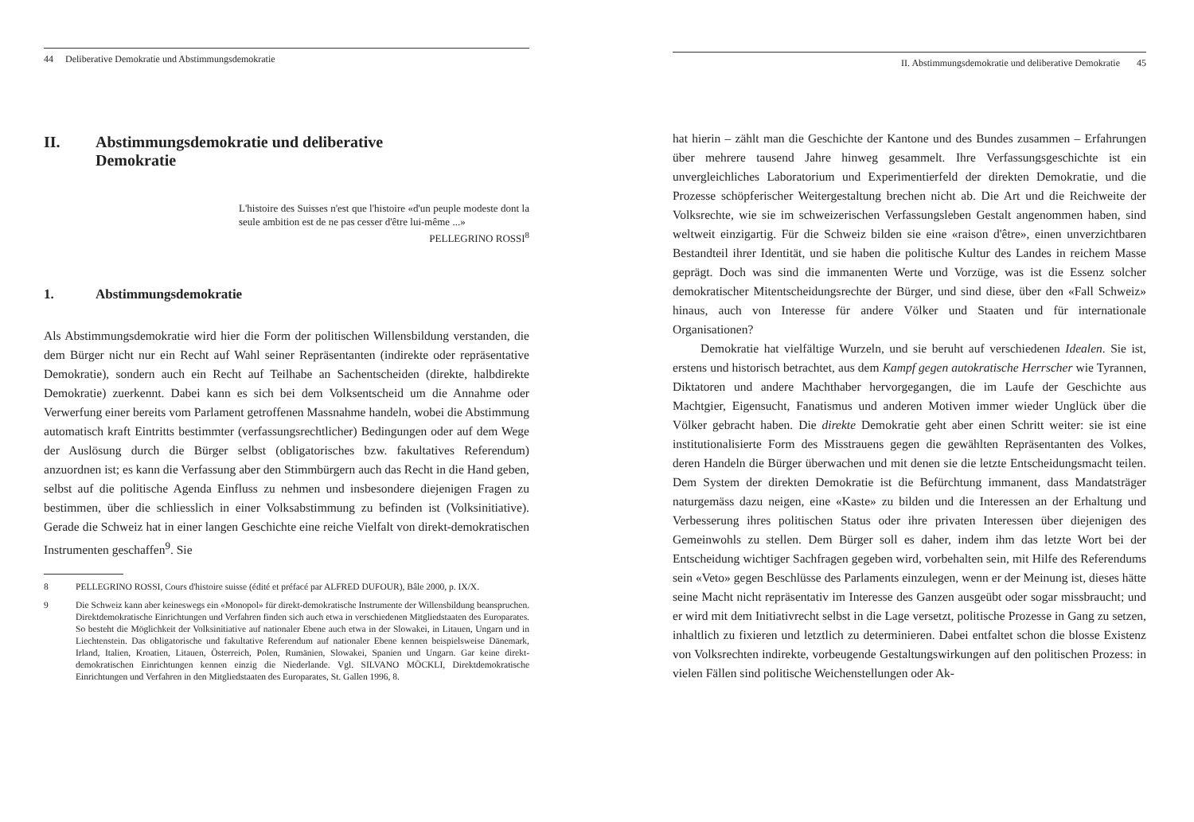44 Deliberative Demokratie und Abstimmungsdemokratie
II. Abstimmungsdemokratie und deliberative
Demokratie
L'histoire des Suisses n'est que l'histoire «d'un peuple modeste dont la seule ambition est de ne pas cesser d'être lui-même ...»
PELLEGRINO ROSSI<sup>8</sup>
1. Abstimmungsdemokratie
Als Abstimmungsdemokratie wird hier die Form der politischen Willensbildung verstanden, die dem Bürger nicht nur ein Recht auf Wahl seiner Repräsentanten (indirekte oder repräsentative Demokratie), sondern auch ein Recht auf Teilhabe an Sachentscheiden (direkte, halbdirekte Demokratie) zuerkennt. Dabei kann es sich bei dem Volksentscheid um die Annahme oder Verwerfung einer bereits vom Parlament getroffenen Massnahme handeln, wobei die Abstimmung automatisch kraft Eintritts bestimmter (verfassungsrechtlicher) Bedingungen oder auf dem Wege der Auslösung durch die Bürger selbst (obligatorisches bzw. fakultatives Referendum) anzuordnen ist; es kann die Verfassung aber den Stimmbürgern auch das Recht in die Hand geben, selbst auf die politische Agenda Einfluss zu nehmen und insbesondere diejenigen Fragen zu bestimmen, über die schliesslich in einer Volksabstimmung zu befinden ist (Volksinitiative). Gerade die Schweiz hat in einer langen Geschichte eine reiche Vielfalt von direkt-demokratischen Instrumenten geschaffen<sup>9</sup>. Sie
8 PELLEGRINO ROSSI, Cours d'histoire suisse (édité et préfacé par ALFRED DUFOUR), Bâle 2000, p. IX/X.
9 Die Schweiz kann aber keineswegs ein «Monopol» für direkt-demokratische Instrumente der Willensbildung beanspruchen. Direktdemokratische Einrichtungen und Verfahren finden sich auch etwa in verschiedenen Mitgliedstaaten des Europarates. So besteht die Möglichkeit der Volksinitiative auf nationaler Ebene auch etwa in der Slowakei, in Litauen, Ungarn und in Liechtenstein. Das obligatorische und fakultative Referendum auf nationaler Ebene kennen beispielsweise Dänemark, Irland, Italien, Kroatien, Litauen, Österreich, Polen, Rumänien, Slowakei, Spanien und Ungarn. Gar keine direkt-demokratischen Einrichtungen kennen einzig die Niederlande. Vgl. SILVANO MÖCKLI, Direktdemokratische Einrichtungen und Verfahren in den Mitgliedstaaten des Europarates, St. Gallen 1996, 8.
II. Abstimmungsdemokratie und deliberative Demokratie 45
hat hierin – zählt man die Geschichte der Kantone und des Bundes zusammen – Erfahrungen über mehrere tausend Jahre hinweg gesammelt. Ihre Verfassungsgeschichte ist ein unvergleichliches Laboratorium und Experimentierfeld der direkten Demokratie, und die Prozesse schöpferischer Weitergestaltung brechen nicht ab. Die Art und die Reichweite der Volksrechte, wie sie im schweizerischen Verfassungsleben Gestalt angenommen haben, sind weltweit einzigartig. Für die Schweiz bilden sie eine «raison d'être», einen unverzichtbaren Bestandteil ihrer Identität, und sie haben die politische Kultur des Landes in reichem Masse geprägt. Doch was sind die immanenten Werte und Vorzüge, was ist die Essenz solcher demokratischer Mitentscheidungsrechte der Bürger, und sind diese, über den «Fall Schweiz» hinaus, auch von Interesse für andere Völker und Staaten und für internationale Organisationen?
Demokratie hat vielfältige Wurzeln, und sie beruht auf verschiedenen Idealen. Sie ist, erstens und historisch betrachtet, aus dem Kampf gegen autokratische Herrscher wie Tyrannen, Diktatoren und andere Machthaber hervorgegangen, die im Laufe der Geschichte aus Machtgier, Eigensucht, Fanatismus und anderen Motiven immer wieder Unglück über die Völker gebracht haben. Die direkte Demokratie geht aber einen Schritt weiter: sie ist eine institutionalisierte Form des Misstrauens gegen die gewählten Repräsentanten des Volkes, deren Handeln die Bürger überwachen und mit denen sie die letzte Entscheidungsmacht teilen. Dem System der direkten Demokratie ist die Befürchtung immanent, dass Mandatsträger naturgemäss dazu neigen, eine «Kaste» zu bilden und die Interessen an der Erhaltung und Verbesserung ihres politischen Status oder ihre privaten Interessen über diejenigen des Gemeinwohls zu stellen. Dem Bürger soll es daher, indem ihm das letzte Wort bei der Entscheidung wichtiger Sachfragen gegeben wird, vorbehalten sein, mit Hilfe des Referendums sein «Veto» gegen Beschlüsse des Parlaments einzulegen, wenn er der Meinung ist, dieses hätte seine Macht nicht repräsentativ im Interesse des Ganzen ausgeübt oder sogar missbraucht; und er wird mit dem Initiativrecht selbst in die Lage versetzt, politische Prozesse in Gang zu setzen, inhaltlich zu fixieren und letztlich zu determinieren. Dabei entfaltet schon die blosse Existenz von Volksrechten indirekte, vorbeugende Gestaltungswirkungen auf den politischen Prozess: in vielen Fällen sind politische Weichenstellungen oder Ak-